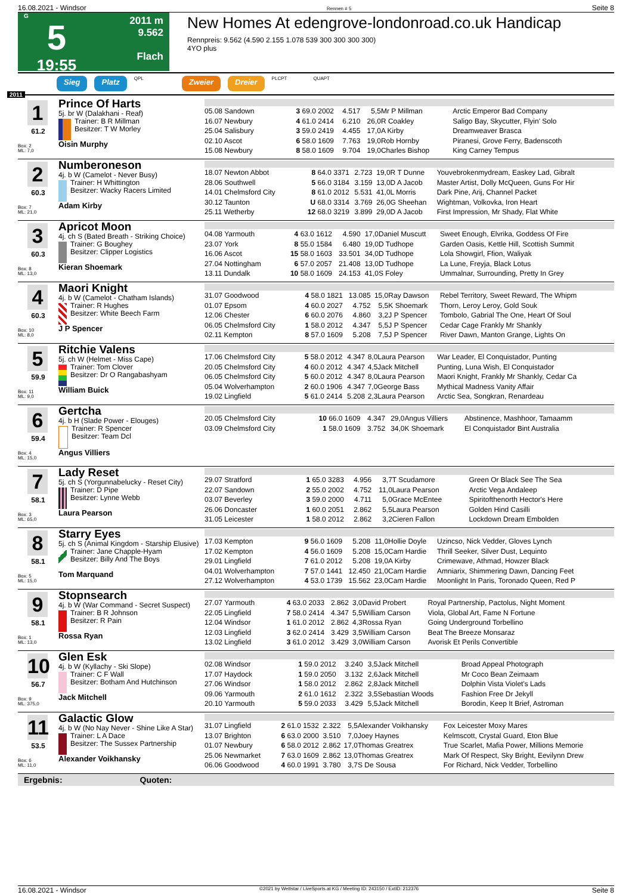16.08.2021 - Windsor Rennen # 5 Seite 8
G
5
19:55
2011 m
9.562
Flach
New Homes At edengrove-londonroad.co.uk Handicap
Rennpreis: 9.562 (4.590 2.155 1.078 539 300 300 300 300)
4YO plus
Sieg Platz QPL Zweier Dreier PLCPT QUAPT
2011
1
61.2
Box: 2
ML: 7,0
Prince Of Harts
5j. br W (Dalakhani - Reaf)
Trainer: B R Millman
Besitzer: T W Morley
Oisin Murphy
| 05.08 Sandown | 3 69.0 2002 | 4.517 | 5,5 | Mr P Millman | Arctic Emperor Bad Company |
| 16.07 Newbury | 4 61.0 2414 | 6.210 | 26,0 | R Coakley | Saligo Bay, Skycutter, Flyin' Solo |
| 25.04 Salisbury | 3 59.0 2419 | 4.455 | 17,0 | A Kirby | Dreamweaver Brasca |
| 02.10 Ascot | 6 58.0 1609 | 7.763 | 19,0 | Rob Hornby | Piranesi, Grove Ferry, Badenscoth |
| 15.08 Newbury | 8 58.0 1609 | 9.704 | 19,0 | Charles Bishop | King Carney Tempus |
2
60.3
Box: 7
ML: 21,0
Numberoneson
4j. b W (Camelot - Never Busy)
Trainer: H Whittington
Besitzer: Wacky Racers Limited
Adam Kirby
| 18.07 Newton Abbot | 8 64.0 3371 | 2.723 | 19,0 | R T Dunne | Youvebrokenmydream, Easkey Lad, Gibralt |
| 28.06 Southwell | 5 66.0 3184 | 3.159 | 13,0 | D A Jacob | Master Artist, Dolly McQueen, Guns For Hir |
| 14.01 Chelmsford City | 8 61.0 2012 | 5.531 | 41,0 | L Morris | Dark Pine, Arij, Channel Packet |
| 30.12 Taunton | U 68.0 3314 | 3.769 | 26,0 | G Sheehan | Wightman, Volkovka, Iron Heart |
| 25.11 Wetherby | 12 68.0 3219 | 3.899 | 29,0 | D A Jacob | First Impression, Mr Shady, Flat White |
3
60.3
Box: 8
ML: 13,0
Apricot Moon
4j. ch S (Bated Breath - Striking Choice)
Trainer: G Boughey
Besitzer: Clipper Logistics
Kieran Shoemark
| 04.08 Yarmouth | 4 63.0 1612 | 4.590 | 17,0 | Daniel Muscutt | Sweet Enough, Elvrika, Goddess Of Fire |
| 23.07 York | 8 55.0 1584 | 6.480 | 19,0 | D Tudhope | Garden Oasis, Kettle Hill, Scottish Summit |
| 16.06 Ascot | 15 58.0 1603 | 33.501 | 34,0 | D Tudhope | Lola Showgirl, Ffion, Waliyak |
| 27.04 Nottingham | 6 57.0 2057 | 21.408 | 13,0 | D Tudhope | La Lune, Freyja, Black Lotus |
| 13.11 Dundalk | 10 58.0 1609 | 24.153 | 41,0 | S Foley | Ummalnar, Surrounding, Pretty In Grey |
4
60.3
Box: 10
ML: 8,0
Maori Knight
4j. b W (Camelot - Chatham Islands)
Trainer: R Hughes
Besitzer: White Beech Farm
J P Spencer
| 31.07 Goodwood | 4 58.0 1821 | 13.085 | 15,0 | Ray Dawson | Rebel Territory, Sweet Reward, The Whipm |
| 01.07 Epsom | 4 60.0 2027 | 4.752 | 5,5 | K Shoemark | Thorn, Leroy Leroy, Gold Souk |
| 12.06 Chester | 6 60.0 2076 | 4.860 | 3,2 | J P Spencer | Tombolo, Gabrial The One, Heart Of Soul |
| 06.05 Chelmsford City | 1 58.0 2012 | 4.347 | 5,5 | J P Spencer | Cedar Cage Frankly Mr Shankly |
| 02.11 Kempton | 8 57.0 1609 | 5.208 | 7,5 | J P Spencer | River Dawn, Manton Grange, Lights On |
5
59.9
Box: 11
ML: 9,0
Ritchie Valens
5j. ch W (Helmet - Miss Cape)
Trainer: Tom Clover
Besitzer: Dr O Rangabashyam
William Buick
| 17.06 Chelmsford City | 5 58.0 2012 | 4.347 | 8,0 | Laura Pearson | War Leader, El Conquistador, Punting |
| 20.05 Chelmsford City | 4 60.0 2012 | 4.347 | 4,5 | Jack Mitchell | Punting, Luna Wish, El Conquistador |
| 06.05 Chelmsford City | 5 60.0 2012 | 4.347 | 8,0 | Laura Pearson | Maori Knight, Frankly Mr Shankly, Cedar Ca |
| 05.04 Wolverhampton | 2 60.0 1906 | 4.347 | 7,0 | George Bass | Mythical Madness Vanity Affair |
| 19.02 Lingfield | 5 61.0 2414 | 5.208 | 2,3 | Laura Pearson | Arctic Sea, Songkran, Renardeau |
6
59.4
Box: 4
ML: 15,0
Gertcha
4j. b H (Slade Power - Elouges)
Trainer: R Spencer
Besitzer: Team Dcl
Angus Villiers
| 20.05 Chelmsford City | 10 66.0 1609 | 4.347 | 29,0 | Angus Villiers | Abstinence, Mashhoor, Tamaamm |
| 03.09 Chelmsford City | 1 58.0 1609 | 3.752 | 34,0 | K Shoemark | El Conquistador Bint Australia |
7
58.1
Box: 3
ML: 65,0
Lady Reset
5j. ch S (Yorgunnabelucky - Reset City)
Trainer: D Pipe
Besitzer: Lynne Webb
Laura Pearson
| 29.07 Stratford | 1 65.0 3283 | 4.956 | 3,7 | T Scudamore | Green Or Black See The Sea |
| 22.07 Sandown | 2 55.0 2002 | 4.752 | 11,0 | Laura Pearson | Arctic Vega Andaleep |
| 03.07 Beverley | 3 59.0 2000 | 4.711 | 5,0 | Grace McEntee | Spiritofthenorth Hector's Here |
| 26.06 Doncaster | 1 60.0 2051 | 2.862 | 5,5 | Laura Pearson | Golden Hind Casilli |
| 31.05 Leicester | 1 58.0 2012 | 2.862 | 3,2 | Cieren Fallon | Lockdown Dream Embolden |
8
58.1
Box: 5
ML: 15,0
Starry Eyes
5j. ch S (Animal Kingdom - Starship Elusive)
Trainer: Jane Chapple-Hyam
Besitzer: Billy And The Boys
Tom Marquand
| 17.03 Kempton | 9 56.0 1609 | 5.208 | 11,0 | Hollie Doyle | Uzincso, Nick Vedder, Gloves Lynch |
| 17.02 Kempton | 4 56.0 1609 | 5.208 | 15,0 | Cam Hardie | Thrill Seeker, Silver Dust, Lequinto |
| 29.01 Lingfield | 7 61.0 2012 | 5.208 | 19,0 | A Kirby | Crimewave, Athmad, Howzer Black |
| 04.01 Wolverhampton | 7 57.0 1441 | 12.450 | 21,0 | Cam Hardie | Amniarix, Shimmering Dawn, Dancing Feet |
| 27.12 Wolverhampton | 4 53.0 1739 | 15.562 | 23,0 | Cam Hardie | Moonlight In Paris, Toronado Queen, Red P |
9
58.1
Box: 1
ML: 13,0
Stopnsearch
4j. b W (War Command - Secret Suspect)
Trainer: B R Johnson
Besitzer: R Pain
Rossa Ryan
| 27.07 Yarmouth | 4 63.0 2033 | 2.862 | 3,0 | David Probert | Royal Partnership, Pactolus, Night Moment |
| 22.05 Lingfield | 7 58.0 2414 | 4.347 | 5,5 | William Carson | Viola, Global Art, Fame N Fortune |
| 12.04 Windsor | 1 61.0 2012 | 2.862 | 4,3 | Rossa Ryan | Going Underground Torbellino |
| 12.03 Lingfield | 3 62.0 2414 | 3.429 | 3,5 | William Carson | Beat The Breeze Monsaraz |
| 13.02 Lingfield | 3 61.0 2012 | 3.429 | 3,0 | William Carson | Avorisk Et Perils Convertible |
10
56.7
Box: 9
ML: 375,0
Glen Esk
4j. b W (Kyllachy - Ski Slope)
Trainer: C F Wall
Besitzer: Botham And Hutchinson
Jack Mitchell
| 02.08 Windsor | 1 59.0 2012 | 3.240 | 3,5 | Jack Mitchell | Broad Appeal Photograph |
| 17.07 Haydock | 1 59.0 2050 | 3.132 | 2,6 | Jack Mitchell | Mr Coco Bean Zeimaam |
| 27.06 Windsor | 1 58.0 2012 | 2.862 | 2,8 | Jack Mitchell | Dolphin Vista Violet's Lads |
| 09.06 Yarmouth | 2 61.0 1612 | 2.322 | 3,5 | Sebastian Woods | Fashion Free Dr Jekyll |
| 20.10 Yarmouth | 5 59.0 2033 | 3.429 | 5,5 | Jack Mitchell | Borodin, Keep It Brief, Astroman |
11
53.5
Box: 6
ML: 11,0
Galactic Glow
4j. b W (No Nay Never - Shine Like A Star)
Trainer: L A Dace
Besitzer: The Sussex Partnership
Alexander Voikhansky
| 31.07 Lingfield | 2 61.0 1532 | 2.322 | 5,5 | Alexander Voikhansky | Fox Leicester Moxy Mares |
| 13.07 Brighton | 6 63.0 2000 | 3.510 | 7,0 | Joey Haynes | Kelmscott, Crystal Guard, Eton Blue |
| 01.07 Newbury | 6 58.0 2012 | 2.862 | 17,0 | Thomas Greatrex | True Scarlet, Mafia Power, Millions Memorie |
| 25.06 Newmarket | 7 63.0 1609 | 2.862 | 13,0 | Thomas Greatrex | Mark Of Respect, Sky Bright, Eevilynn Drew |
| 06.06 Goodwood | 4 60.0 1991 | 3.780 | 3,7 | S De Sousa | For Richard, Nick Vedder, Torbellino |
Ergebnis: Quoten:
16.08.2021 - Windsor ©2021 by Wettstar / LiveSports.at KG / Meeting ID: 243150 / ExtID: 212376 Seite 8